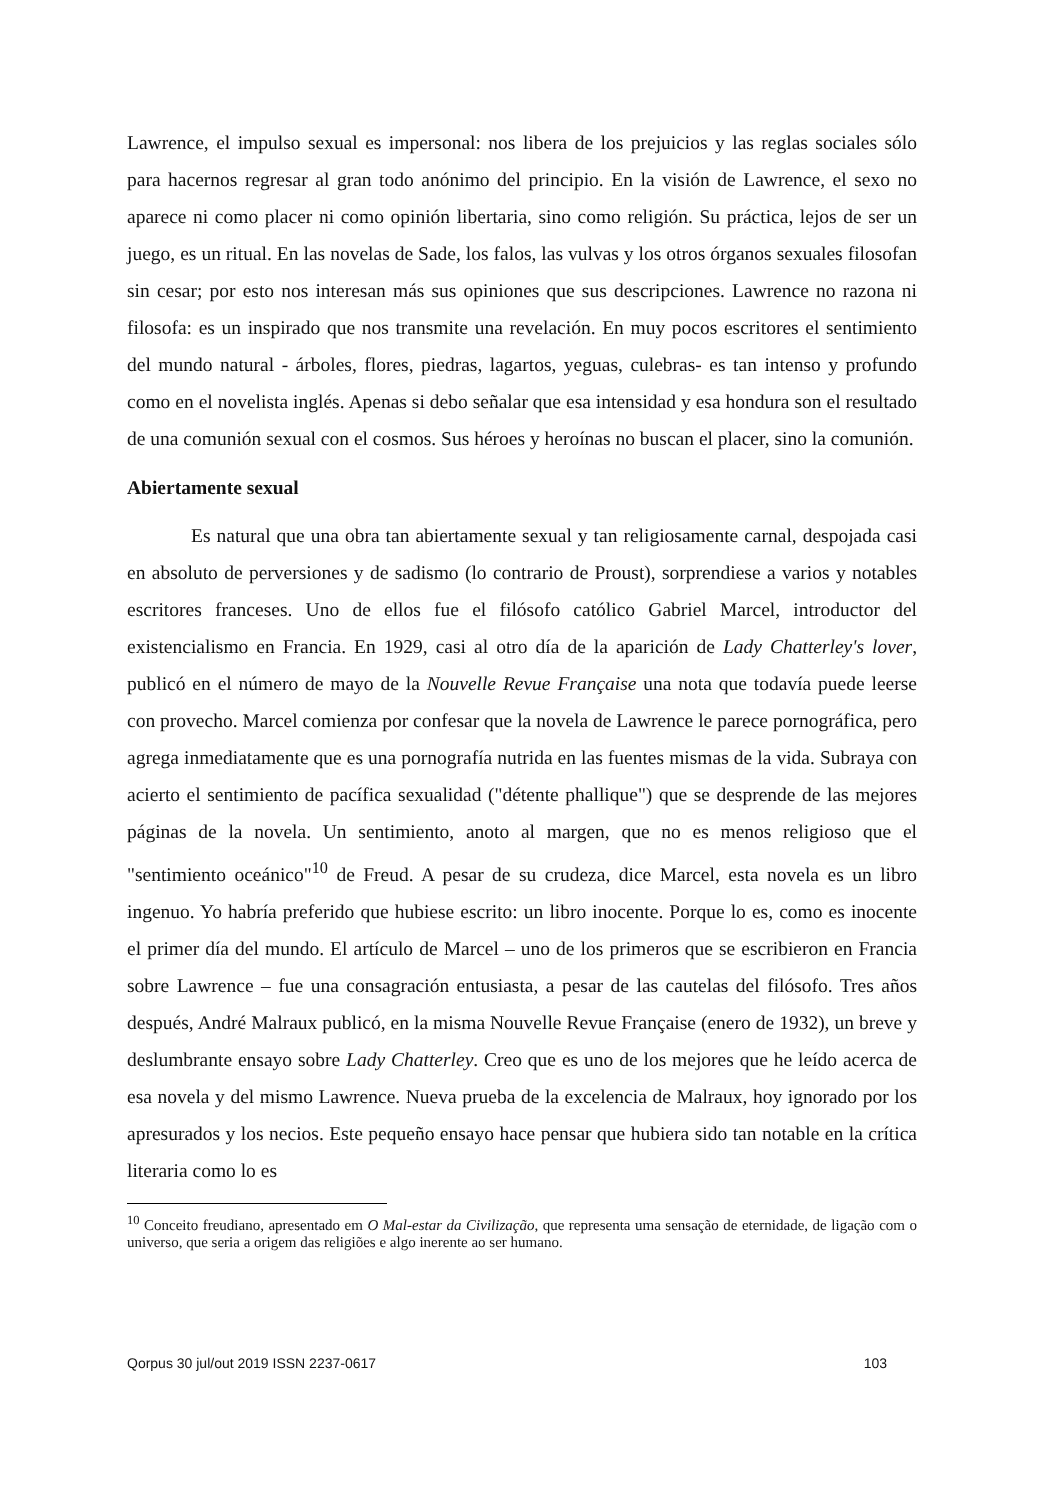Lawrence, el impulso sexual es impersonal: nos libera de los prejuicios y las reglas sociales sólo para hacernos regresar al gran todo anónimo del principio. En la visión de Lawrence, el sexo no aparece ni como placer ni como opinión libertaria, sino como religión. Su práctica, lejos de ser un juego, es un ritual. En las novelas de Sade, los falos, las vulvas y los otros órganos sexuales filosofan sin cesar; por esto nos interesan más sus opiniones que sus descripciones. Lawrence no razona ni filosofa: es un inspirado que nos transmite una revelación. En muy pocos escritores el sentimiento del mundo natural - árboles, flores, piedras, lagartos, yeguas, culebras- es tan intenso y profundo como en el novelista inglés. Apenas si debo señalar que esa intensidad y esa hondura son el resultado de una comunión sexual con el cosmos. Sus héroes y heroínas no buscan el placer, sino la comunión.
Abiertamente sexual
Es natural que una obra tan abiertamente sexual y tan religiosamente carnal, despojada casi en absoluto de perversiones y de sadismo (lo contrario de Proust), sorprendiese a varios y notables escritores franceses. Uno de ellos fue el filósofo católico Gabriel Marcel, introductor del existencialismo en Francia. En 1929, casi al otro día de la aparición de Lady Chatterley's lover, publicó en el número de mayo de la Nouvelle Revue Française una nota que todavía puede leerse con provecho. Marcel comienza por confesar que la novela de Lawrence le parece pornográfica, pero agrega inmediatamente que es una pornografía nutrida en las fuentes mismas de la vida. Subraya con acierto el sentimiento de pacífica sexualidad ("détente phallique") que se desprende de las mejores páginas de la novela. Un sentimiento, anoto al margen, que no es menos religioso que el "sentimiento oceánico"<sup>10</sup> de Freud. A pesar de su crudeza, dice Marcel, esta novela es un libro ingenuo. Yo habría preferido que hubiese escrito: un libro inocente. Porque lo es, como es inocente el primer día del mundo. El artículo de Marcel – uno de los primeros que se escribieron en Francia sobre Lawrence – fue una consagración entusiasta, a pesar de las cautelas del filósofo. Tres años después, André Malraux publicó, en la misma Nouvelle Revue Française (enero de 1932), un breve y deslumbrante ensayo sobre Lady Chatterley. Creo que es uno de los mejores que he leído acerca de esa novela y del mismo Lawrence. Nueva prueba de la excelencia de Malraux, hoy ignorado por los apresurados y los necios. Este pequeño ensayo hace pensar que hubiera sido tan notable en la crítica literaria como lo es
<sup>10</sup> Conceito freudiano, apresentado em O Mal-estar da Civilização, que representa uma sensação de eternidade, de ligação com o universo, que seria a origem das religiões e algo inerente ao ser humano.
Qorpus 30 jul/out 2019 ISSN 2237-0617 103